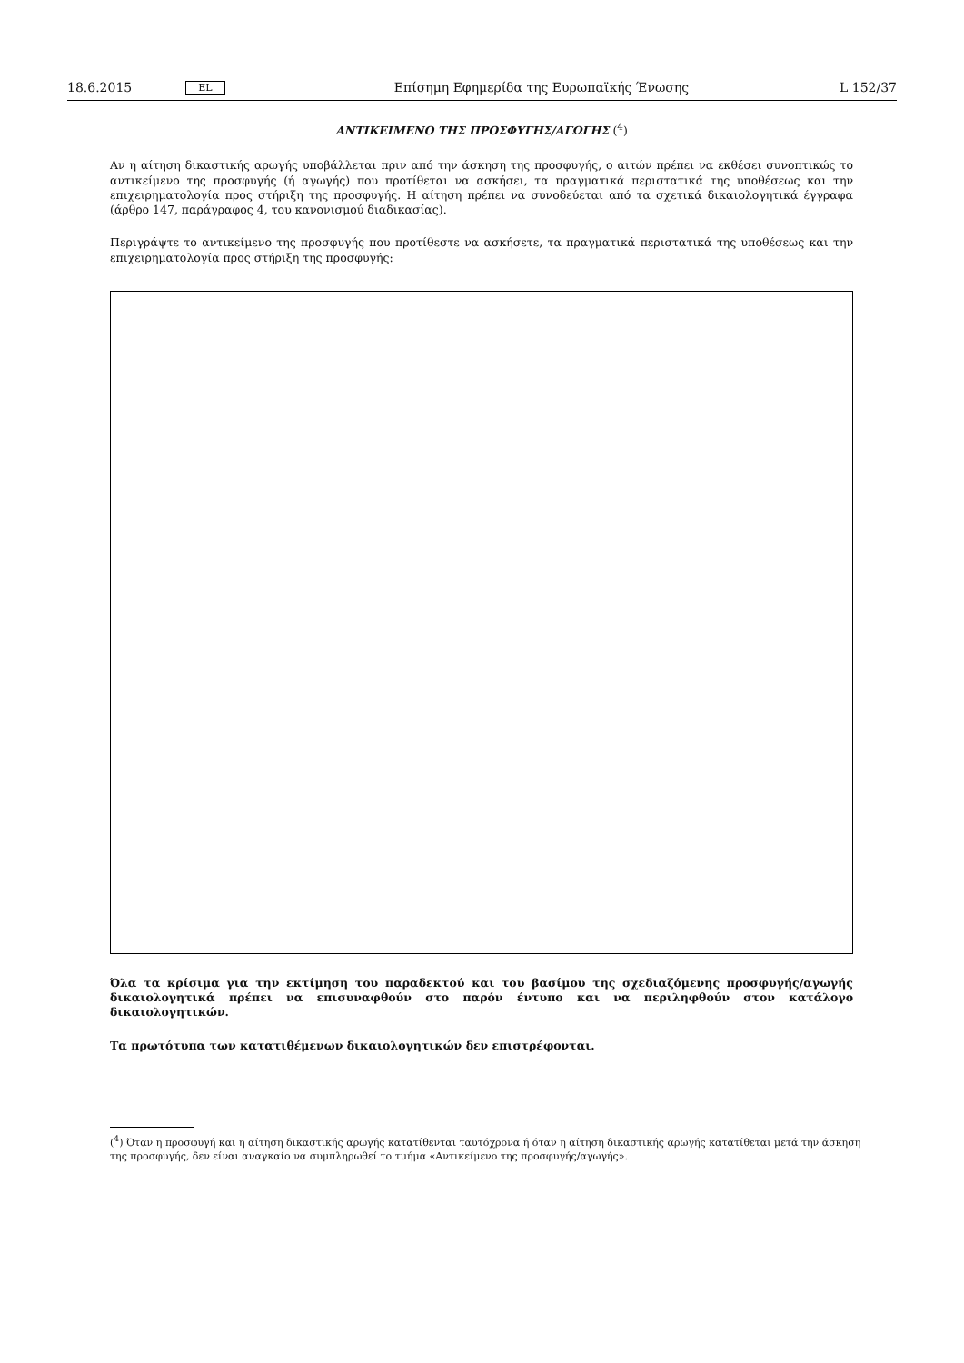18.6.2015 EL Επίσημη Εφημερίδα της Ευρωπαϊκής Ένωσης L 152/37
ΑΝΤΙΚΕΙΜΕΝΟ ΤΗΣ ΠΡΟΣΦΥΓΗΣ/ΑΓΩΓΗΣ (<sup>4</sup>)
Αν η αίτηση δικαστικής αρωγής υποβάλλεται πριν από την άσκηση της προσφυγής, ο αιτών πρέπει να εκθέσει συνοπτικώς το αντικείμενο της προσφυγής (ή αγωγής) που προτίθεται να ασκήσει, τα πραγματικά περιστατικά της υποθέσεως και την επιχειρηματολογία προς στήριξη της προσφυγής. Η αίτηση πρέπει να συνοδεύεται από τα σχετικά δικαιολογητικά έγγραφα (άρθρο 147, παράγραφος 4, του κανονισμού διαδικασίας).
Περιγράψτε το αντικείμενο της προσφυγής που προτίθεστε να ασκήσετε, τα πραγματικά περιστατικά της υποθέσεως και την επιχειρηματολογία προς στήριξη της προσφυγής:
Όλα τα κρίσιμα για την εκτίμηση του παραδεκτού και του βασίμου της σχεδιαζόμενης προσφυγής/αγωγής δικαιολογητικά πρέπει να επισυναφθούν στο παρόν έντυπο και να περιληφθούν στον κατάλογο δικαιολογητικών.
Τα πρωτότυπα των κατατιθέμενων δικαιολογητικών δεν επιστρέφονται.
(<sup>4</sup>) Όταν η προσφυγή και η αίτηση δικαστικής αρωγής κατατίθενται ταυτόχρονα ή όταν η αίτηση δικαστικής αρωγής κατατίθεται μετά την άσκηση της προσφυγής, δεν είναι αναγκαίο να συμπληρωθεί το τμήμα «Αντικείμενο της προσφυγής/αγωγής».